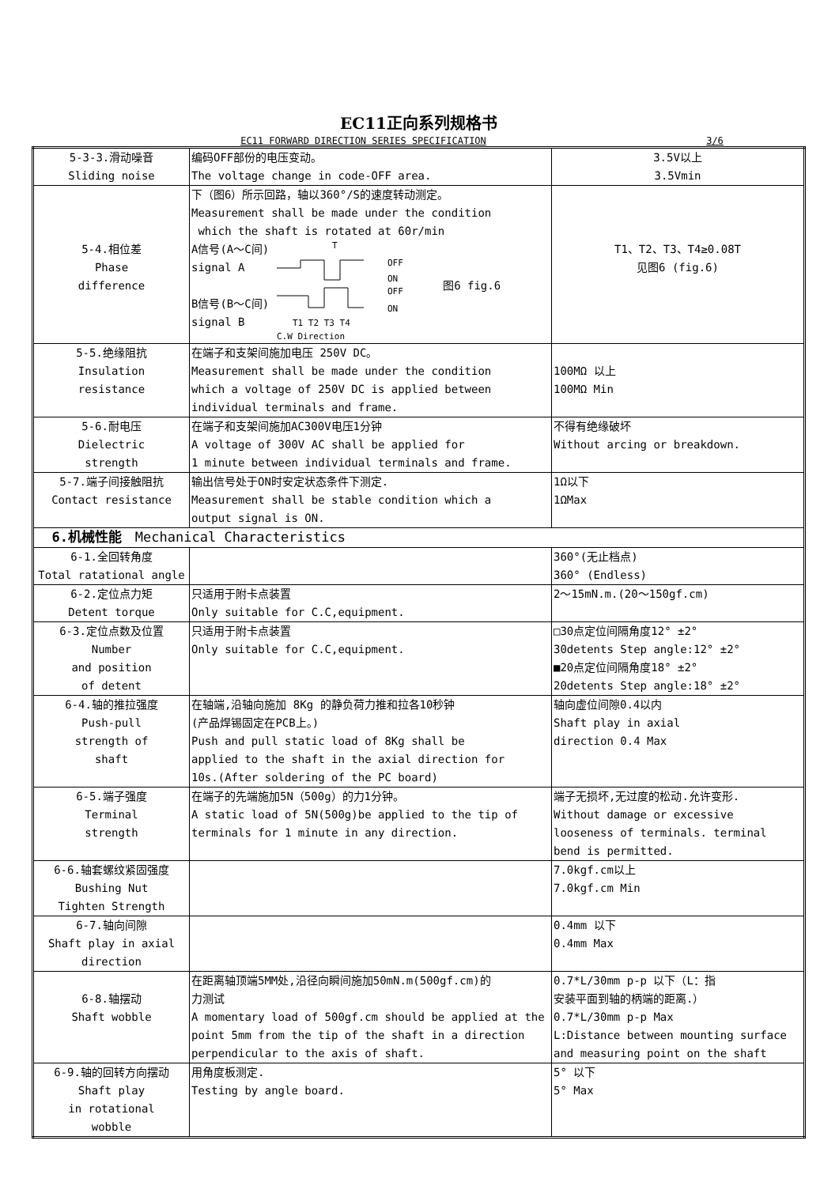EC11正向系列规格书
EC11 FORWARD DIRECTION SERIES SPECIFICATION 3/6
| 5-3-3.滑动噪音 Sliding noise | 编码OFF部份的电压变动。 The voltage change in code-OFF area. | 3.5V以上 3.5Vmin |
| 5-4.相位差 Phase difference | 下（图6）所示回路，轴以360°/S的速度转动测定。 Measurement shall be made under the condition which the shaft is rotated at 60r/min A信号(A～C间) signal A B信号(B～C间) signal B T OFF ON OFF ON T1 T2 T3 T4 C.W Direction 图6 fig.6 | T1、T2、T3、T4≥0.08T 见图6 (fig.6) |
| 5-5.绝缘阻抗 Insulation resistance | 在端子和支架间施加电压 250V DC。 Measurement shall be made under the condition which a voltage of 250V DC is applied between individual terminals and frame. | 100MΩ 以上 100MΩ Min |
| 5-6.耐电压 Dielectric strength | 在端子和支架间施加AC300V电压1分钟 A voltage of 300V AC shall be applied for 1 minute between individual terminals and frame. | 不得有绝缘破坏 Without arcing or breakdown. |
| 5-7.端子间接触阻抗 Contact resistance | 输出信号处于ON时安定状态条件下测定. Measurement shall be stable condition which a output signal is ON. | 1Ω以下 1ΩMax |
| 6.机械性能 Mechanical Characteristics | | |
| 6-1.全回转角度 Total ratational angle | | 360°(无止档点) 360° (Endless) |
| 6-2.定位点力矩 Detent torque | 只适用于附卡点装置 Only suitable for C.C,equipment. | 2～15mN.m.(20～150gf.cm) |
| 6-3.定位点数及位置 Number and position of detent | 只适用于附卡点装置 Only suitable for C.C,equipment. | □30点定位间隔角度12° ±2° 30detents Step angle:12° ±2° ■20点定位间隔角度18° ±2° 20detents Step angle:18° ±2° |
| 6-4.轴的推拉强度 Push-pull strength of shaft | 在轴端,沿轴向施加 8Kg 的静负荷力推和拉各10秒钟 (产品焊锡固定在PCB上。) Push and pull static load of 8Kg shall be applied to the shaft in the axial direction for 10s.(After soldering of the PC board) | 轴向虚位间隙0.4以内 Shaft play in axial direction 0.4 Max |
| 6-5.端子强度 Terminal strength | 在端子的先端施加5N（500g）的力1分钟。 A static load of 5N(500g)be applied to the tip of terminals for 1 minute in any direction. | 端子无损坏,无过度的松动.允许变形. Without damage or excessive looseness of terminals. terminal bend is permitted. |
| 6-6.轴套螺纹紧固强度 Bushing Nut Tighten Strength | | 7.0kgf.cm以上 7.0kgf.cm Min |
| 6-7.轴向间隙 Shaft play in axial direction | | 0.4mm 以下 0.4mm Max |
| 6-8.轴摆动 Shaft wobble | 在距离轴顶端5MM处,沿径向瞬间施加50mN.m(500gf.cm)的 力测试 A momentary load of 500gf.cm should be applied at the point 5mm from the tip of the shaft in a direction perpendicular to the axis of shaft. | 0.7*L/30mm p-p 以下（L：指 安装平面到轴的柄端的距离.） 0.7*L/30mm p-p Max L:Distance between mounting surface and measuring point on the shaft |
| 6-9.轴的回转方向摆动 Shaft play in rotational wobble | 用角度板测定. Testing by angle board. | 5° 以下 5° Max |